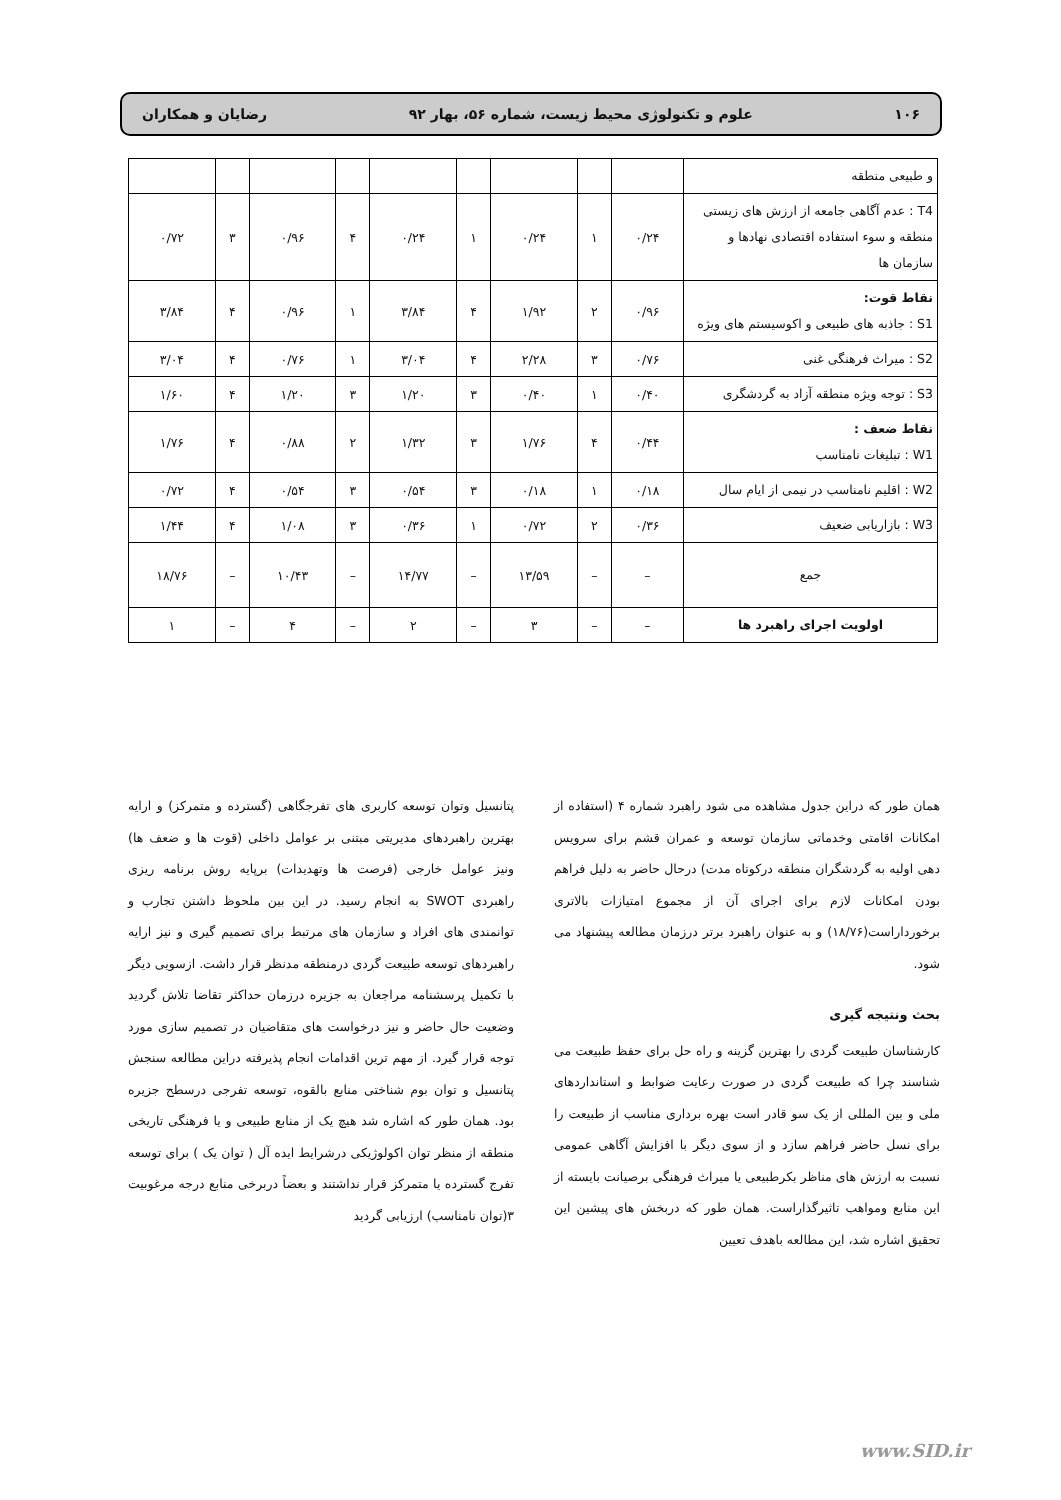۱۰۶ علوم و تکنولوژی محیط زیست، شماره ۵۶، بهار ۹۲ رضایان و همکاران
| و طبیعی منطقه | | | | | | | | | |
| T4 : عدم آگاهی جامعه از ارزش های زیستی منطقه و سوء استفاده اقتصادی نهادها و سازمان ها | ۰/۲۴ | ۱ | ۰/۲۴ | ۱ | ۰/۲۴ | ۴ | ۰/۹۶ | ۳ | ۰/۷۲ |
| نقاط قوت: S1 : جاذبه های طبیعی و اکوسیستم های ویژه | ۰/۹۶ | ۲ | ۱/۹۲ | ۴ | ۳/۸۴ | ۱ | ۰/۹۶ | ۴ | ۳/۸۴ |
| S2 : میراث فرهنگی غنی | ۰/۷۶ | ۳ | ۲/۲۸ | ۴ | ۳/۰۴ | ۱ | ۰/۷۶ | ۴ | ۳/۰۴ |
| S3 : توجه ویژه منطقه آزاد به گردشگری | ۰/۴۰ | ۱ | ۰/۴۰ | ۳ | ۱/۲۰ | ۳ | ۱/۲۰ | ۴ | ۱/۶۰ |
| نقاط ضعف : W1 : تبلیغات نامناسب | ۰/۴۴ | ۴ | ۱/۷۶ | ۳ | ۱/۳۲ | ۲ | ۰/۸۸ | ۴ | ۱/۷۶ |
| W2 : اقلیم نامناسب در نیمی از ایام سال | ۰/۱۸ | ۱ | ۰/۱۸ | ۳ | ۰/۵۴ | ۳ | ۰/۵۴ | ۴ | ۰/۷۲ |
| W3 : بازاریابی ضعیف | ۰/۳۶ | ۲ | ۰/۷۲ | ۱ | ۰/۳۶ | ۳ | ۱/۰۸ | ۴ | ۱/۴۴ |
| جمع | – | – | ۱۳/۵۹ | – | ۱۴/۷۷ | – | ۱۰/۴۳ | – | ۱۸/۷۶ |
| اولویت اجرای راهبرد ها | – | – | ۳ | – | ۲ | – | ۴ | – | ۱ |
همان طور که دراین جدول مشاهده می شود راهبرد شماره ۴ (استفاده از امکانات اقامتی وخدماتی سازمان توسعه و عمران قشم برای سرویس دهی اولیه به گردشگران منطقه درکوتاه مدت) درحال حاضر به دلیل فراهم بودن امکانات لازم برای اجرای آن از مجموع امتیازات بالاتری برخورداراست(۱۸/۷۶) و به عنوان راهبرد برتر درزمان مطالعه پیشنهاد می شود.
بحث ونتیجه گیری
کارشناسان طبیعت گردی را بهترین گزینه و راه حل برای حفظ طبیعت می شناسند چرا که طبیعت گردی در صورت رعایت ضوابط و استانداردهای ملی و بین المللی از یک سو قادر است بهره برداری مناسب از طبیعت را برای نسل حاضر فراهم سازد و از سوی دیگر با افزایش آگاهی عمومی نسبت به ارزش های مناظر بکرطبیعی یا میراث فرهنگی برصیانت بایسته از این منابع ومواهب تاثیرگذاراست. همان طور که دربخش های پیشین این تحقیق اشاره شد، این مطالعه باهدف تعیین
پتانسیل وتوان توسعه کاربری های تفرجگاهی (گسترده و متمرکز) و ارایه بهترین راهبردهای مدیریتی مبتنی بر عوامل داخلی (قوت ها و ضعف ها) ونیز عوامل خارجی (فرصت ها وتهدیدات) برپایه روش برنامه ریزی راهبردی SWOT به انجام رسید. در این بین ملحوظ داشتن تجارب و توانمندی های افراد و سازمان های مرتبط برای تصمیم گیری و نیز ارایه راهبردهای توسعه طبیعت گردی درمنطقه مدنظر قرار داشت. ازسویی دیگر با تکمیل پرسشنامه مراجعان به جزیره درزمان حداکثر تقاضا تلاش گردید وضعیت حال حاضر و نیز درخواست های متقاضیان در تصمیم سازی مورد توجه قرار گیرد. از مهم ترین اقدامات انجام پذیرفته دراین مطالعه سنجش پتانسیل و توان بوم شناختی منابع بالقوه، توسعه تفرجی درسطح جزیره بود. همان طور که اشاره شد هیچ یک از منابع طبیعی و یا فرهنگی تاریخی منطقه از منظر توان اکولوژیکی درشرایط ایده آل ( توان یک ) برای توسعه تفرج گسترده یا متمرکز قرار نداشتند و بعضاً دربرخی منابع درجه مرغوبیت ۳(توان نامناسب) ارزیابی گردید
www.SID.ir